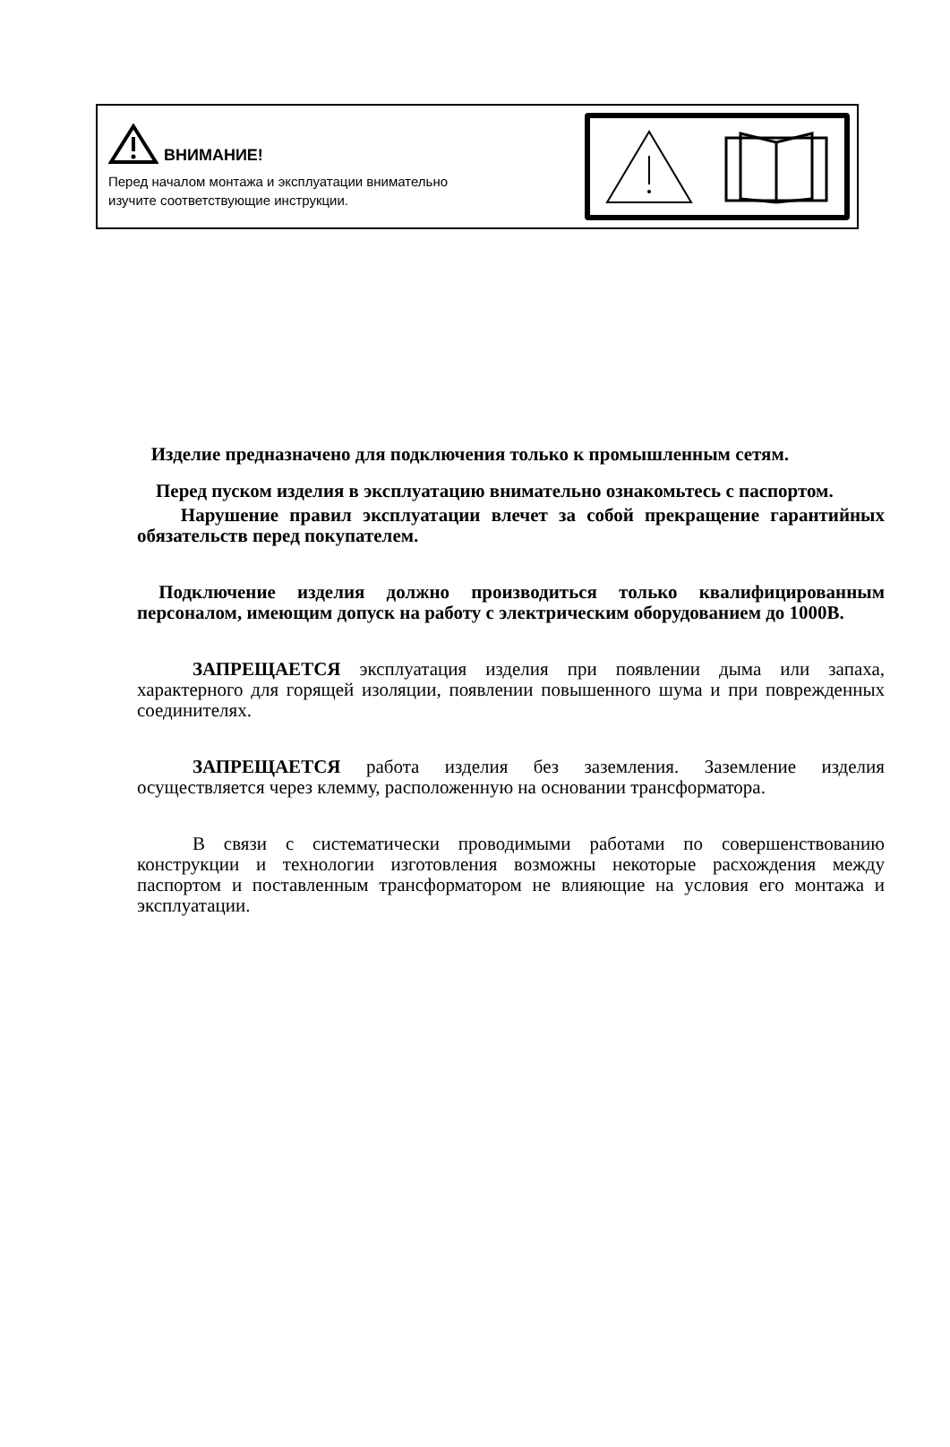ВНИМАНИЕ!
Перед началом монтажа и эксплуатации внимательно
изучите соответствующие инструкции.
Изделие предназначено для подключения только к промышленным сетям.
Перед пуском изделия в эксплуатацию внимательно ознакомьтесь с паспортом.
Нарушение правил эксплуатации влечет за собой прекращение гарантийных обязательств перед покупателем.
Подключение изделия должно производиться только квалифицированным персоналом, имеющим допуск на работу с электрическим оборудованием до 1000В.
ЗАПРЕЩАЕТСЯ эксплуатация изделия при появлении дыма или запаха, характерного для горящей изоляции, появлении повышенного шума и при поврежденных соединителях.
ЗАПРЕЩАЕТСЯ работа изделия без заземления. Заземление изделия осуществляется через клемму, расположенную на основании трансформатора.
В связи с систематически проводимыми работами по совершенствованию конструкции и технологии изготовления возможны некоторые расхождения между паспортом и поставленным трансформатором не влияющие на условия его монтажа и эксплуатации.